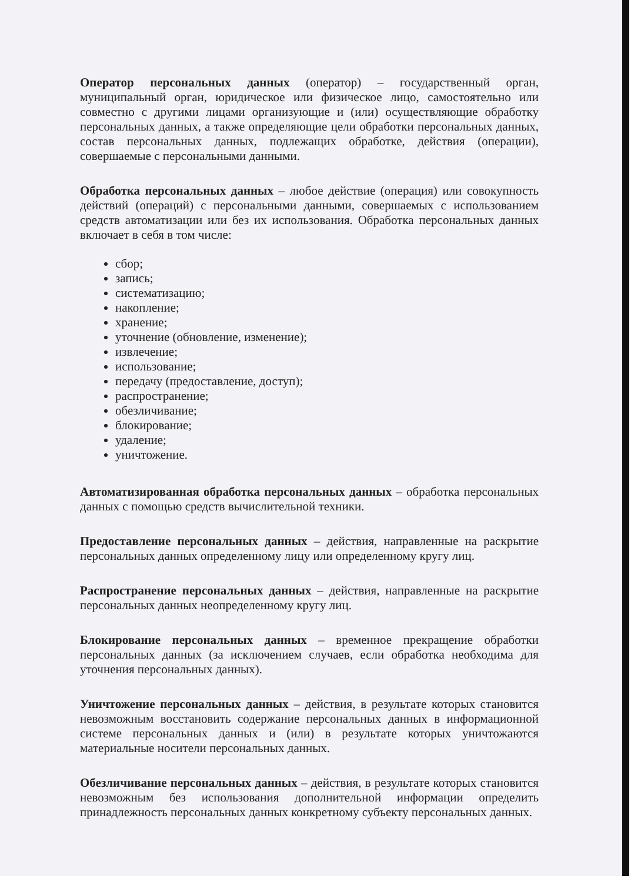Оператор персональных данных (оператор) – государственный орган, муниципальный орган, юридическое или физическое лицо, самостоятельно или совместно с другими лицами организующие и (или) осуществляющие обработку персональных данных, а также определяющие цели обработки персональных данных, состав персональных данных, подлежащих обработке, действия (операции), совершаемые с персональными данными.
Обработка персональных данных – любое действие (операция) или совокупность действий (операций) с персональными данными, совершаемых с использованием средств автоматизации или без их использования. Обработка персональных данных включает в себя в том числе:
сбор;
запись;
систематизацию;
накопление;
хранение;
уточнение (обновление, изменение);
извлечение;
использование;
передачу (предоставление, доступ);
распространение;
обезличивание;
блокирование;
удаление;
уничтожение.
Автоматизированная обработка персональных данных – обработка персональных данных с помощью средств вычислительной техники.
Предоставление персональных данных – действия, направленные на раскрытие персональных данных определенному лицу или определенному кругу лиц.
Распространение персональных данных – действия, направленные на раскрытие персональных данных неопределенному кругу лиц.
Блокирование персональных данных – временное прекращение обработки персональных данных (за исключением случаев, если обработка необходима для уточнения персональных данных).
Уничтожение персональных данных – действия, в результате которых становится невозможным восстановить содержание персональных данных в информационной системе персональных данных и (или) в результате которых уничтожаются материальные носители персональных данных.
Обезличивание персональных данных – действия, в результате которых становится невозможным без использования дополнительной информации определить принадлежность персональных данных конкретному субъекту персональных данных.